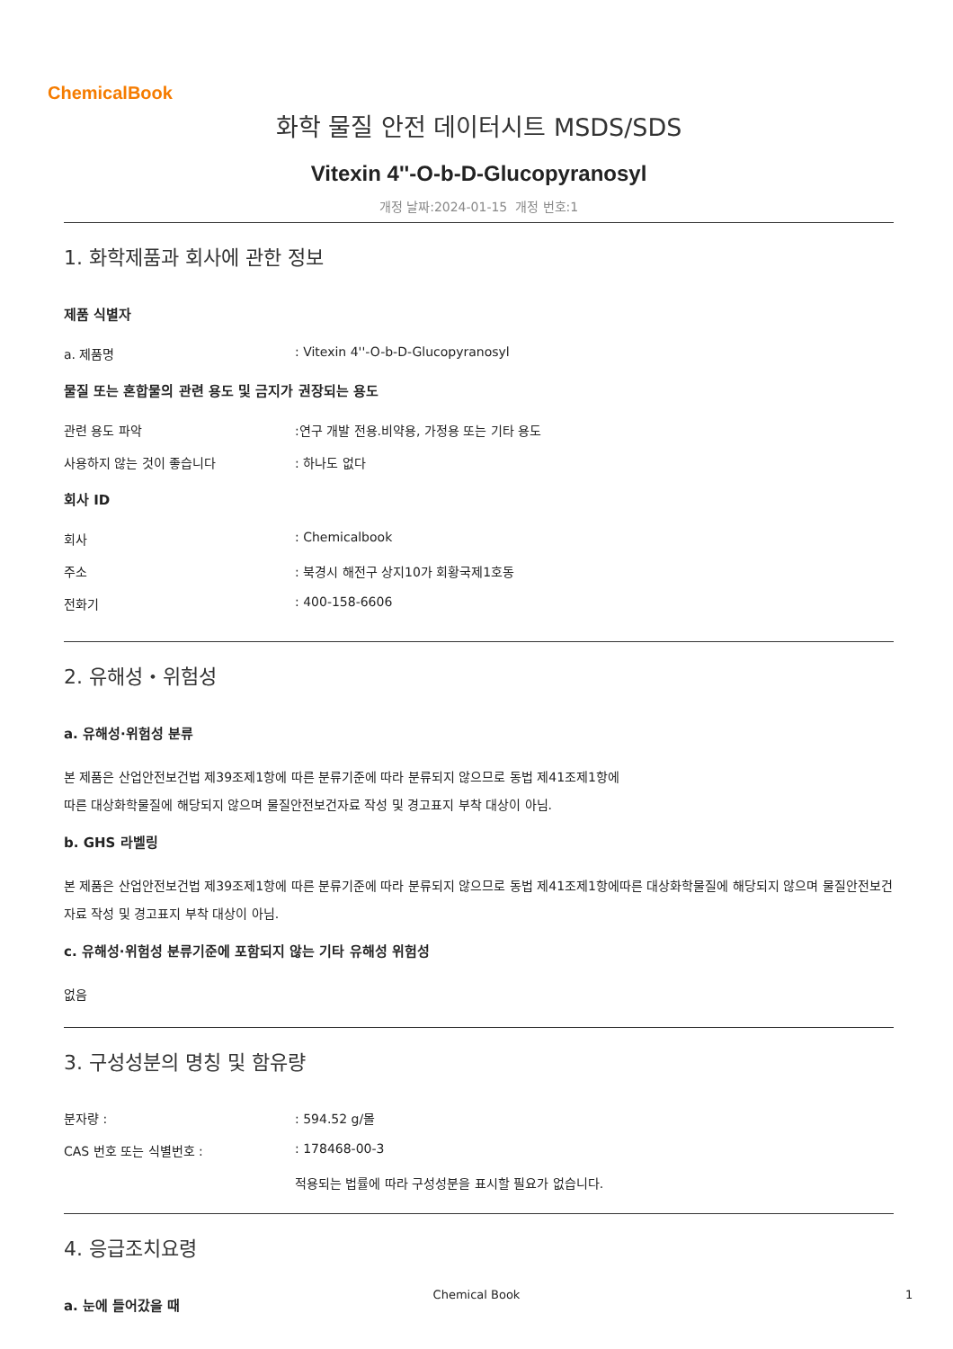ChemicalBook
화학 물질 안전 데이터시트 MSDS/SDS
Vitexin 4''-O-b-D-Glucopyranosyl
개정 날짜:2024-01-15 개정 번호:1
1. 화학제품과 회사에 관한 정보
제품 식별자
a. 제품명: Vitexin 4''-O-b-D-Glucopyranosyl
물질 또는 혼합물의 관련 용도 및 금지가 권장되는 용도
관련 용도 파악:연구 개발 전용.비약용, 가정용 또는 기타 용도
사용하지 않는 것이 좋습니다: 하나도 없다
회사 ID
회사: Chemicalbook
주소: 북경시 해전구 상지10가 회황국제1호동
전화기: 400-158-6606
2. 유해성・위험성
a. 유해성·위험성 분류
본 제품은 산업안전보건법 제39조제1항에 따른 분류기준에 따라 분류되지 않으므로 동법 제41조제1항에
따른 대상화학물질에 해당되지 않으며 물질안전보건자료 작성 및 경고표지 부착 대상이 아님.
b. GHS 라벨링
본 제품은 산업안전보건법 제39조제1항에 따른 분류기준에 따라 분류되지 않으므로 동법 제41조제1항에따른 대상화학물질에 해당되지 않으며 물질안전보건자료 작성 및 경고표지 부착 대상이 아님.
c. 유해성·위험성 분류기준에 포함되지 않는 기타 유해성 위험성
없음
3. 구성성분의 명칭 및 함유량
분자량 :: 594.52 g/몰
CAS 번호 또는 식별번호 :: 178468-00-3
적용되는 법률에 따라 구성성분을 표시할 필요가 없습니다.
4. 응급조치요령
a. 눈에 들어갔을 때
Chemical Book 1